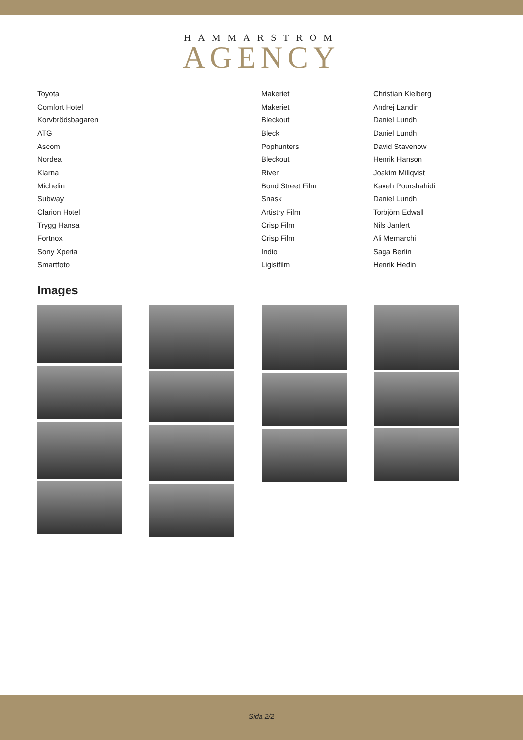HAMMARSTROM
AGENCY
| Toyota | Makeriet | Christian Kielberg |
| Comfort Hotel | Makeriet | Andrej Landin |
| Korvbrödsbagaren | Bleckout | Daniel Lundh |
| ATG | Bleck | Daniel Lundh |
| Ascom | Pophunters | David Stavenow |
| Nordea | Bleckout | Henrik Hanson |
| Klarna | River | Joakim Millqvist |
| Michelin | Bond Street Film | Kaveh Pourshahidi |
| Subway | Snask | Daniel Lundh |
| Clarion Hotel | Artistry Film | Torbjörn Edwall |
| Trygg Hansa | Crisp Film | Nils Janlert |
| Fortnox | Crisp Film | Ali Memarchi |
| Sony Xperia | Indio | Saga Berlin |
| Smartfoto | Ligistfilm | Henrik Hedin |
Images
Sida 2/2